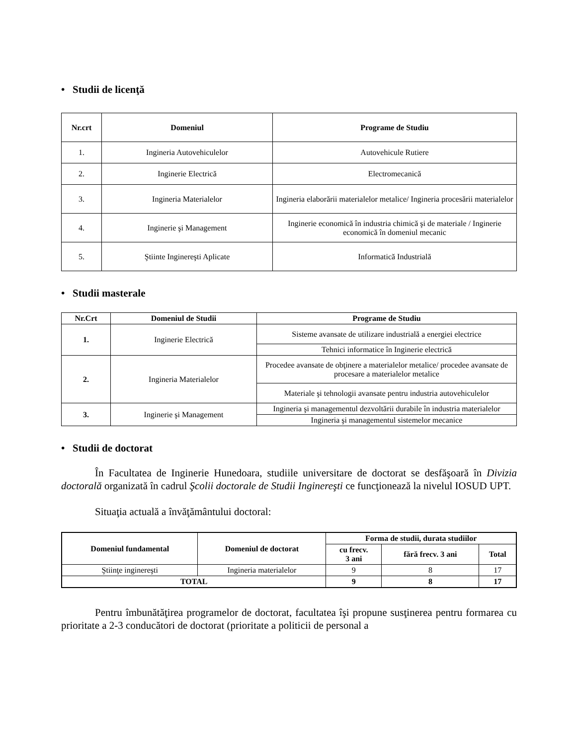• Studii de licenţă
| Nr.crt | Domeniul | Programe de Studiu |
| --- | --- | --- |
| 1. | Ingineria Autovehiculelor | Autovehicule Rutiere |
| 2. | Inginerie Electrică | Electromecanică |
| 3. | Ingineria Materialelor | Ingineria elaborării materialelor metalice/ Ingineria procesării materialelor |
| 4. | Inginerie şi Management | Inginerie economică în industria chimică şi de materiale / Inginerie economică în domeniul mecanic |
| 5. | Ştiinte Inginereşti Aplicate | Informatică Industrială |
• Studii masterale
| Nr.Crt | Domeniul de Studii | Programe de Studiu |
| --- | --- | --- |
| 1. | Inginerie Electrică | Sisteme avansate de utilizare industrială a energiei electrice |
| | | Tehnici informatice în Inginerie electrică |
| 2. | Ingineria Materialelor | Procedee avansate de obţinere a materialelor metalice/ procedee avansate de procesare a materialelor metalice |
| | | Materiale şi tehnologii avansate pentru industria autovehiculelor |
| 3. | Inginerie şi Management | Ingineria şi managementul dezvoltării durabile în industria materialelor |
| | | Ingineria şi managementul sistemelor mecanice |
• Studii de doctorat
În Facultatea de Inginerie Hunedoara, studiile universitare de doctorat se desfăşoară în Divizia doctorală organizată în cadrul Şcolii doctorale de Studii Inginereşti ce funcţionează la nivelul IOSUD UPT.
Situaţia actuală a învăţământului doctoral:
| Domeniul fundamental | Domeniul de doctorat | Forma de studii, durata studiilor | | |
| --- | --- | --- | --- | --- |
| | | cu frecv. 3 ani | fără frecv. 3 ani | Total |
| Ştiinţe inginereşti | Ingineria materialelor | 9 | 8 | 17 |
| TOTAL | | 9 | 8 | 17 |
Pentru îmbunătăţirea programelor de doctorat, facultatea îşi propune susţinerea pentru formarea cu prioritate a 2-3 conducători de doctorat (prioritate a politicii de personal a